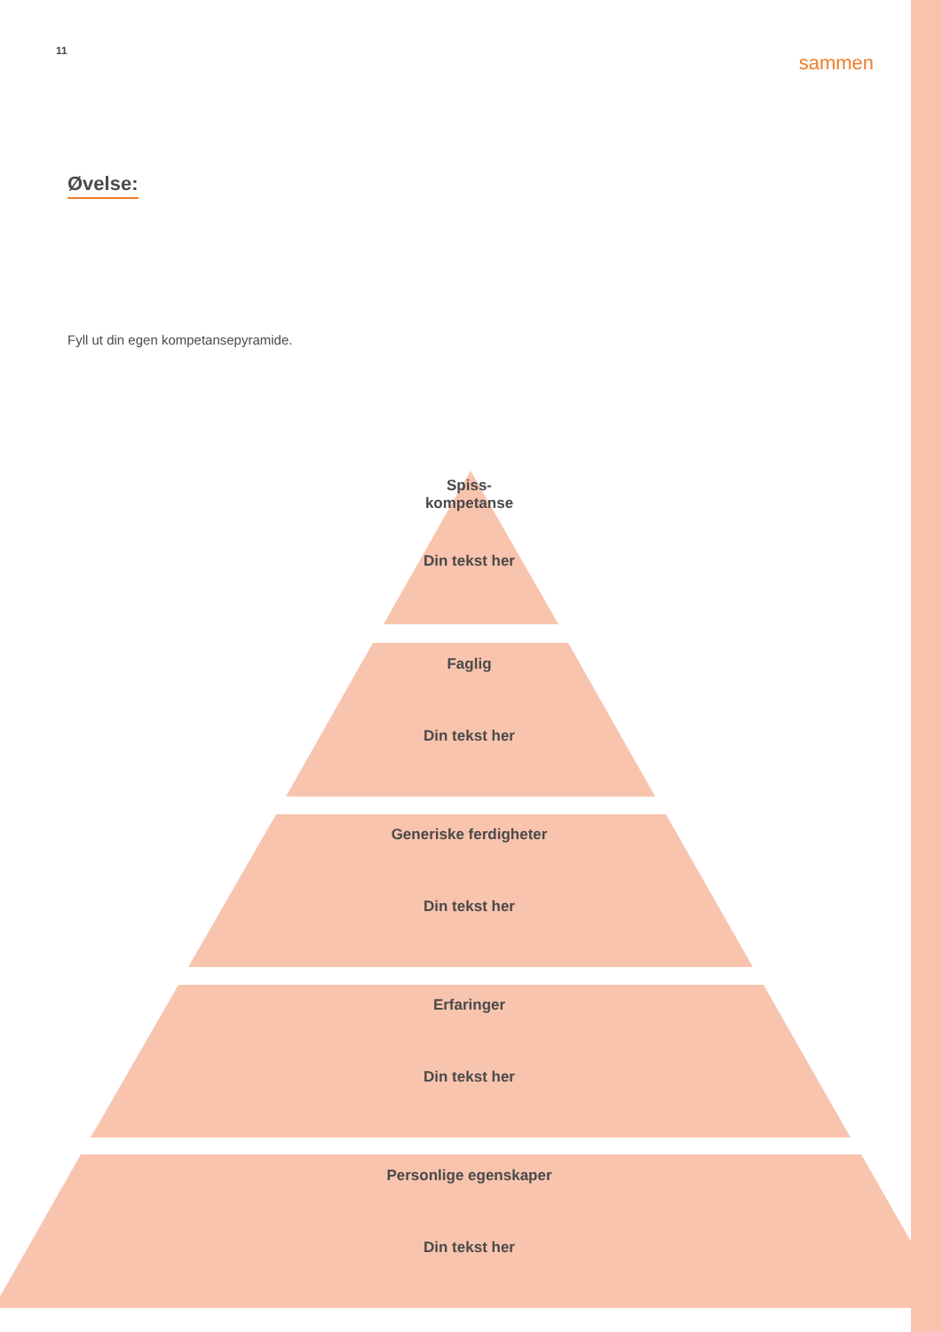11 sammen
Øvelse:
Fyll ut din egen kompetansepyramide.
Spiss-
kompetanse
Din tekst her
Faglig
Din tekst her
Generiske ferdigheter
Din tekst her
Erfaringer
Din tekst her
Personlige egenskaper
Din tekst her